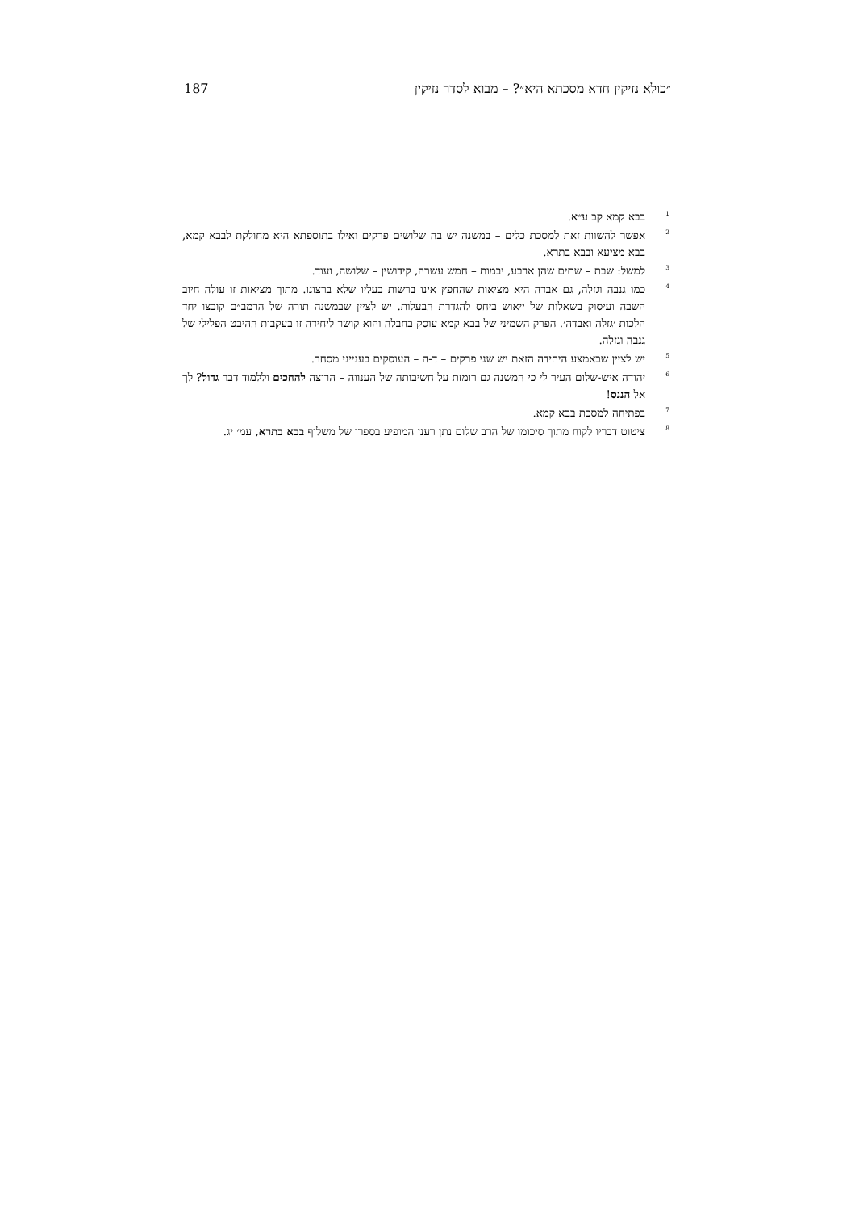״כולא נזיקין חדא מסכתא היא״? – מבוא לסדר נזיקין 187
<sup>1</sup> בבא קמא קב ע״א.
<sup>2</sup> אפשר להשוות זאת למסכת כלים – במשנה יש בה שלושים פרקים ואילו בתוספתא היא מחולקת לבבא קמא, בבא מציעא ובבא בתרא.
<sup>3</sup> למשל: שבת – שתים שהן ארבע, יבמות – חמש עשרה, קידושין – שלושה, ועוד.
<sup>4</sup> כמו גנבה וגזלה, גם אבדה היא מציאות שהחפץ אינו ברשות בעליו שלא ברצונו. מתוך מציאות זו עולה חיוב השבה ועיסוק בשאלות של ייאוש ביחס להגדרת הבעלות. יש לציין שבמשנה תורה של הרמב״ם קובצו יחד הלכות ׳גזלה ואבדה׳. הפרק השמיני של בבא קמא עוסק בחבלה והוא קושר ליחידה זו בעקבות ההיבט הפלילי של גנבה וגזלה.
<sup>5</sup> יש לציין שבאמצע היחידה הזאת יש שני פרקים – ד-ה – העוסקים בענייני מסחר.
<sup>6</sup> יהודה איש-שלום העיר לי כי המשנה גם רומזת על חשיבותה של הענווה – הרוצה להחכים וללמוד דבר גדול? לך אל הננס!
<sup>7</sup> בפתיחה למסכת בבא קמא.
<sup>8</sup> ציטוט דבריו לקוח מתוך סיכומו של הרב שלום נתן רענן המופיע בספרו של משלוף בבא בתרא, עמ׳ יג.